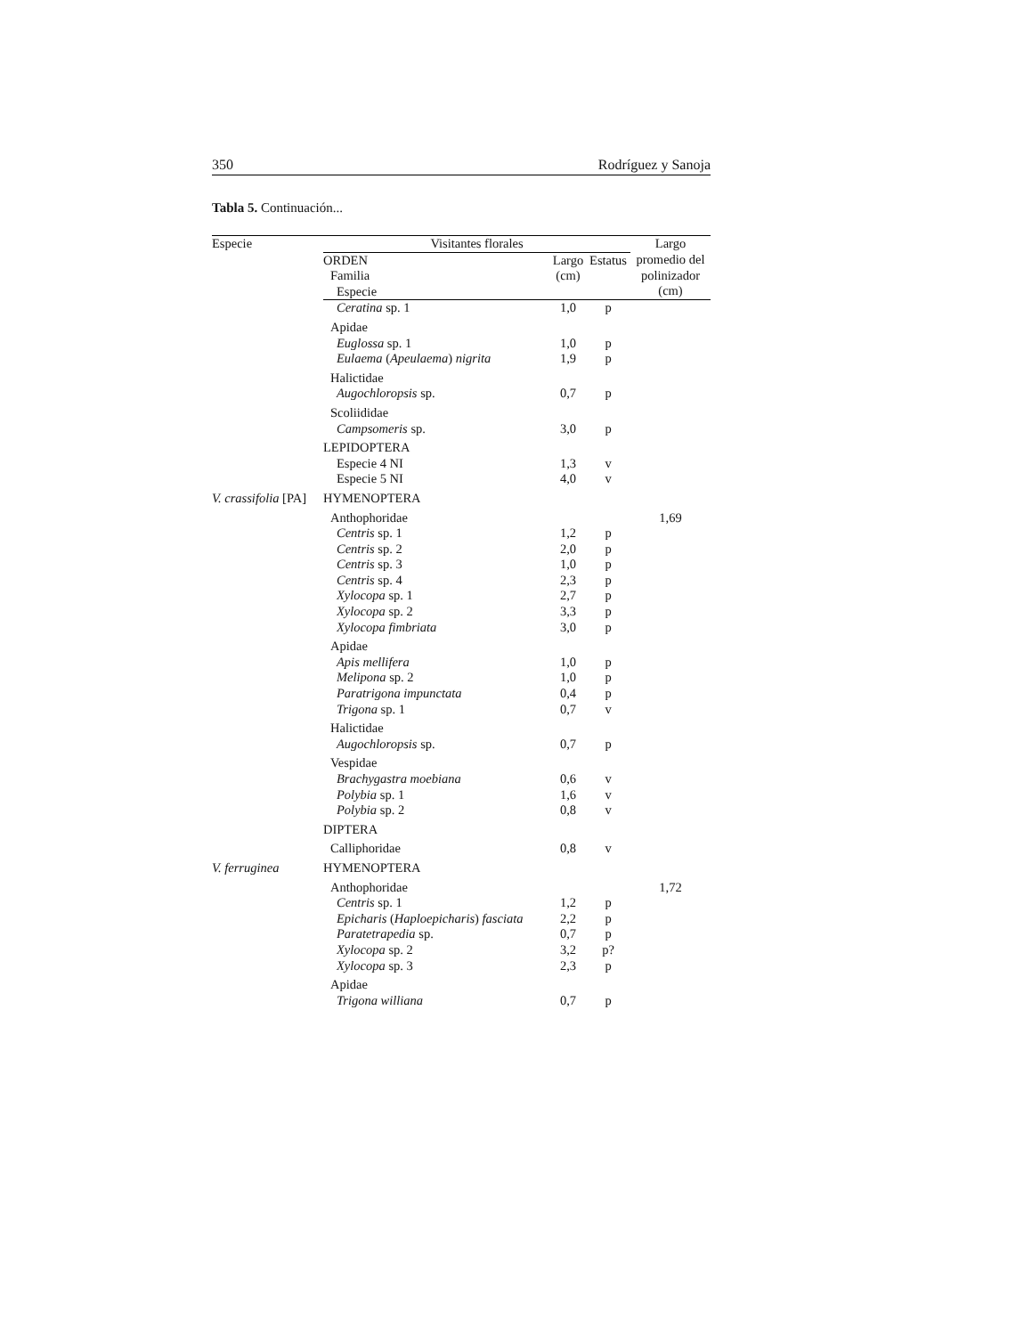350 Rodríguez y Sanoja
Tabla 5. Continuación...
| Especie | Visitantes florales | | | Largo |
| --- | --- | --- | --- | --- |
| | ORDEN Familia Especie | Largo (cm) | Estatus | promedio del polinizador (cm) |
| | Ceratina sp. 1 | 1,0 | p | |
| | Apidae | | | |
| | Euglossa sp. 1 | 1,0 | p | |
| | Eulaema ( Apeulaema ) nigrita | 1,9 | p | |
| | Halictidae | | | |
| | Augochloropsis sp. | 0,7 | p | |
| | Scoliididae | | | |
| | Campsomeris sp. | 3,0 | p | |
| | LEPIDOPTERA | | | |
| | Especie 4 NI | 1,3 | v | |
| | Especie 5 NI | 4,0 | v | |
| V. crassifolia [PA] | HYMENOPTERA | | | |
| | Anthophoridae | | | 1,69 |
| | Centris sp. 1 | 1,2 | p | |
| | Centris sp. 2 | 2,0 | p | |
| | Centris sp. 3 | 1,0 | p | |
| | Centris sp. 4 | 2,3 | p | |
| | Xylocopa sp. 1 | 2,7 | p | |
| | Xylocopa sp. 2 | 3,3 | p | |
| | Xylocopa fimbriata | 3,0 | p | |
| | Apidae | | | |
| | Apis mellifera | 1,0 | p | |
| | Melipona sp. 2 | 1,0 | p | |
| | Paratrigona impunctata | 0,4 | p | |
| | Trigona sp. 1 | 0,7 | v | |
| | Halictidae | | | |
| | Augochloropsis sp. | 0,7 | p | |
| | Vespidae | | | |
| | Brachygastra moebiana | 0,6 | v | |
| | Polybia sp. 1 | 1,6 | v | |
| | Polybia sp. 2 | 0,8 | v | |
| | DIPTERA | | | |
| | Calliphoridae | 0,8 | v | |
| V. ferruginea | HYMENOPTERA | | | |
| | Anthophoridae | | | 1,72 |
| | Centris sp. 1 | 1,2 | p | |
| | Epicharis ( Haploepicharis ) fasciata | 2,2 | p | |
| | Paratetrapedia sp. | 0,7 | p | |
| | Xylocopa sp. 2 | 3,2 | p? | |
| | Xylocopa sp. 3 | 2,3 | p | |
| | Apidae | | | |
| | Trigona williana | 0,7 | p | |